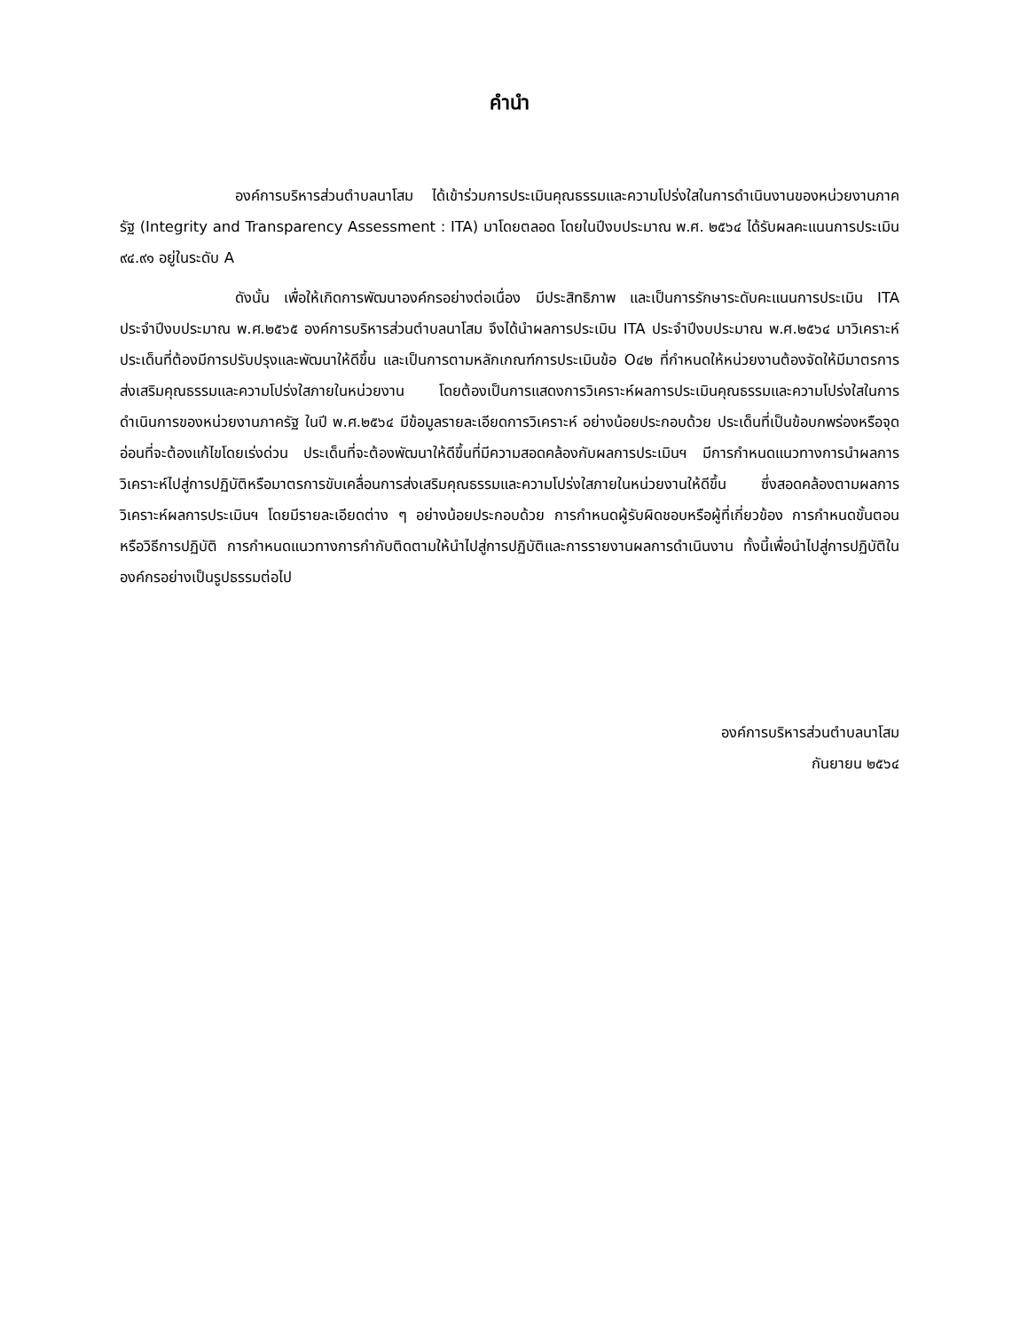คำนำ
องค์การบริหารส่วนตำบลนาโสม ได้เข้าร่วมการประเมินคุณธรรมและความโปร่งใสในการดำเนินงานของหน่วยงานภาครัฐ (Integrity and Transparency Assessment : ITA) มาโดยตลอด โดยในปีงบประมาณ พ.ศ. ๒๕๖๔ ได้รับผลคะแนนการประเมิน ๙๔.๙๑ อยู่ในระดับ A
ดังนั้น เพื่อให้เกิดการพัฒนาองค์กรอย่างต่อเนื่อง มีประสิทธิภาพ และเป็นการรักษาระดับคะแนนการประเมิน ITA ประจำปีงบประมาณ พ.ศ.๒๕๖๕ องค์การบริหารส่วนตำบลนาโสม จึงได้นำผลการประเมิน ITA ประจำปีงบประมาณ พ.ศ.๒๕๖๔ มาวิเคราะห์ประเด็นที่ต้องมีการปรับปรุงและพัฒนาให้ดีขึ้น และเป็นการตามหลักเกณฑ์การประเมินข้อ O๔๒ ที่กำหนดให้หน่วยงานต้องจัดให้มีมาตรการส่งเสริมคุณธรรมและความโปร่งใสภายในหน่วยงาน โดยต้องเป็นการแสดงการวิเคราะห์ผลการประเมินคุณธรรมและความโปร่งใสในการดำเนินการของหน่วยงานภาครัฐ ในปี พ.ศ.๒๕๖๔ มีข้อมูลรายละเอียดการวิเคราะห์ อย่างน้อยประกอบด้วย ประเด็นที่เป็นข้อบกพร่องหรือจุดอ่อนที่จะต้องแก้ไขโดยเร่งด่วน ประเด็นที่จะต้องพัฒนาให้ดีขึ้นที่มีความสอดคล้องกับผลการประเมินฯ มีการกำหนดแนวทางการนำผลการวิเคราะห์ไปสู่การปฏิบัติหรือมาตรการขับเคลื่อนการส่งเสริมคุณธรรมและความโปร่งใสภายในหน่วยงานให้ดีขึ้น ซึ่งสอดคล้องตามผลการวิเคราะห์ผลการประเมินฯ โดยมีรายละเอียดต่าง ๆ อย่างน้อยประกอบด้วย การกำหนดผู้รับผิดชอบหรือผู้ที่เกี่ยวข้อง การกำหนดขั้นตอนหรือวิธีการปฏิบัติ การกำหนดแนวทางการกำกับติดตามให้นำไปสู่การปฏิบัติและการรายงานผลการดำเนินงาน ทั้งนี้เพื่อนำไปสู่การปฏิบัติในองค์กรอย่างเป็นรูปธรรมต่อไป
องค์การบริหารส่วนตำบลนาโสม
กันยายน ๒๕๖๔